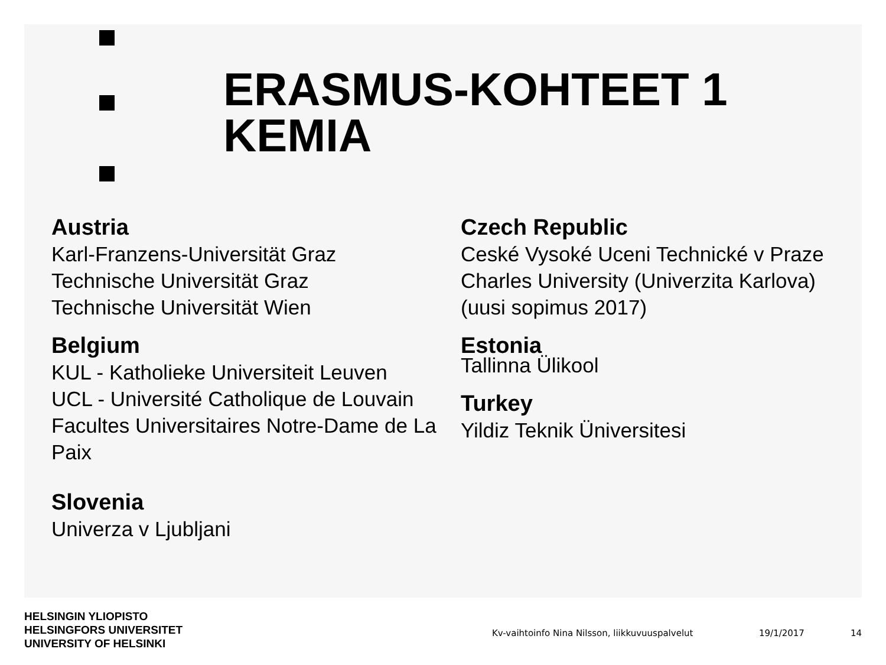ERASMUS-KOHTEET 1
KEMIA
Austria
Karl-Franzens-Universität Graz
Technische Universität Graz
Technische Universität Wien
Belgium
KUL - Katholieke Universiteit Leuven
UCL - Université Catholique de Louvain
Facultes Universitaires Notre-Dame de La Paix
Slovenia
Univerza v Ljubljani
Czech Republic
Ceské Vysoké Uceni Technické v Praze
Charles University (Univerzita Karlova) (uusi sopimus 2017)
Estonia
Tallinna Ülikool
Turkey
Yildiz Teknik Üniversitesi
HELSINGIN YLIOPISTO
HELSINGFORS UNIVERSITET
UNIVERSITY OF HELSINKI
Kv-vaihtoinfo Nina Nilsson, liikkuvuuspalvelut
19/1/2017 14